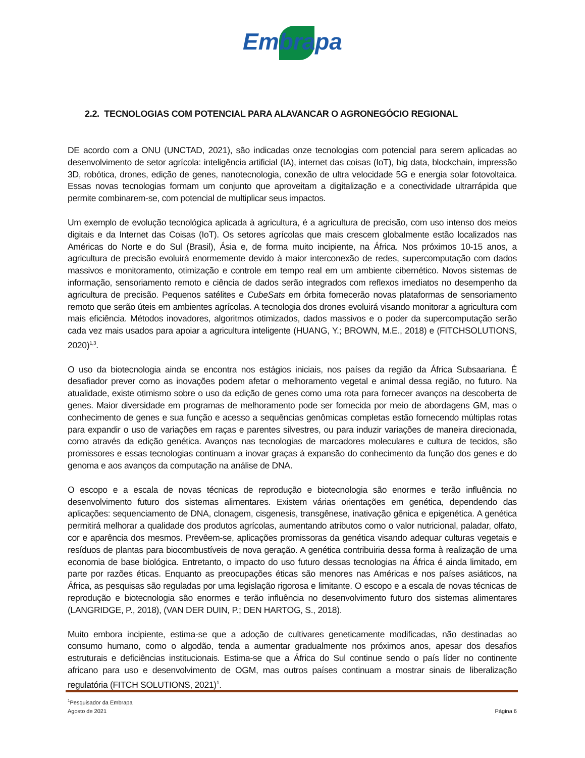Embrapa
2.2. TECNOLOGIAS COM POTENCIAL PARA ALAVANCAR O AGRONEGÓCIO REGIONAL
DE acordo com a ONU (UNCTAD, 2021), são indicadas onze tecnologias com potencial para serem aplicadas ao desenvolvimento de setor agrícola: inteligência artificial (IA), internet das coisas (IoT), big data, blockchain, impressão 3D, robótica, drones, edição de genes, nanotecnologia, conexão de ultra velocidade 5G e energia solar fotovoltaica. Essas novas tecnologias formam um conjunto que aproveitam a digitalização e a conectividade ultrarrápida que permite combinarem-se, com potencial de multiplicar seus impactos.
Um exemplo de evolução tecnológica aplicada à agricultura, é a agricultura de precisão, com uso intenso dos meios digitais e da Internet das Coisas (IoT). Os setores agrícolas que mais crescem globalmente estão localizados nas Américas do Norte e do Sul (Brasil), Ásia e, de forma muito incipiente, na África. Nos próximos 10-15 anos, a agricultura de precisão evoluirá enormemente devido à maior interconexão de redes, supercomputação com dados massivos e monitoramento, otimização e controle em tempo real em um ambiente cibernético. Novos sistemas de informação, sensoriamento remoto e ciência de dados serão integrados com reflexos imediatos no desempenho da agricultura de precisão. Pequenos satélites e CubeSats em órbita fornecerão novas plataformas de sensoriamento remoto que serão úteis em ambientes agrícolas. A tecnologia dos drones evoluirá visando monitorar a agricultura com mais eficiência. Métodos inovadores, algoritmos otimizados, dados massivos e o poder da supercomputação serão cada vez mais usados para apoiar a agricultura inteligente (HUANG, Y.; BROWN, M.E., 2018) e (FITCHSOLUTIONS, 2020)<sup>1,3</sup>.
O uso da biotecnologia ainda se encontra nos estágios iniciais, nos países da região da África Subsaariana. É desafiador prever como as inovações podem afetar o melhoramento vegetal e animal dessa região, no futuro. Na atualidade, existe otimismo sobre o uso da edição de genes como uma rota para fornecer avanços na descoberta de genes. Maior diversidade em programas de melhoramento pode ser fornecida por meio de abordagens GM, mas o conhecimento de genes e sua função e acesso a sequências genômicas completas estão fornecendo múltiplas rotas para expandir o uso de variações em raças e parentes silvestres, ou para induzir variações de maneira direcionada, como através da edição genética. Avanços nas tecnologias de marcadores moleculares e cultura de tecidos, são promissores e essas tecnologias continuam a inovar graças à expansão do conhecimento da função dos genes e do genoma e aos avanços da computação na análise de DNA.
O escopo e a escala de novas técnicas de reprodução e biotecnologia são enormes e terão influência no desenvolvimento futuro dos sistemas alimentares. Existem várias orientações em genética, dependendo das aplicações: sequenciamento de DNA, clonagem, cisgenesis, transgênese, inativação gênica e epigenética. A genética permitirá melhorar a qualidade dos produtos agrícolas, aumentando atributos como o valor nutricional, paladar, olfato, cor e aparência dos mesmos. Prevêem-se, aplicações promissoras da genética visando adequar culturas vegetais e resíduos de plantas para biocombustíveis de nova geração. A genética contribuiria dessa forma à realização de uma economia de base biológica. Entretanto, o impacto do uso futuro dessas tecnologias na África é ainda limitado, em parte por razões éticas. Enquanto as preocupações éticas são menores nas Américas e nos países asiáticos, na África, as pesquisas são reguladas por uma legislação rigorosa e limitante. O escopo e a escala de novas técnicas de reprodução e biotecnologia são enormes e terão influência no desenvolvimento futuro dos sistemas alimentares (LANGRIDGE, P., 2018), (VAN DER DUIN, P.; DEN HARTOG, S., 2018).
Muito embora incipiente, estima-se que a adoção de cultivares geneticamente modificadas, não destinadas ao consumo humano, como o algodão, tenda a aumentar gradualmente nos próximos anos, apesar dos desafios estruturais e deficiências institucionais. Estima-se que a África do Sul continue sendo o país líder no continente africano para uso e desenvolvimento de OGM, mas outros países continuam a mostrar sinais de liberalização regulatória (FITCH SOLUTIONS, 2021)<sup>1</sup>.
<sup>1</sup> Pesquisador da Embrapa
Agosto de 2021 Página 6